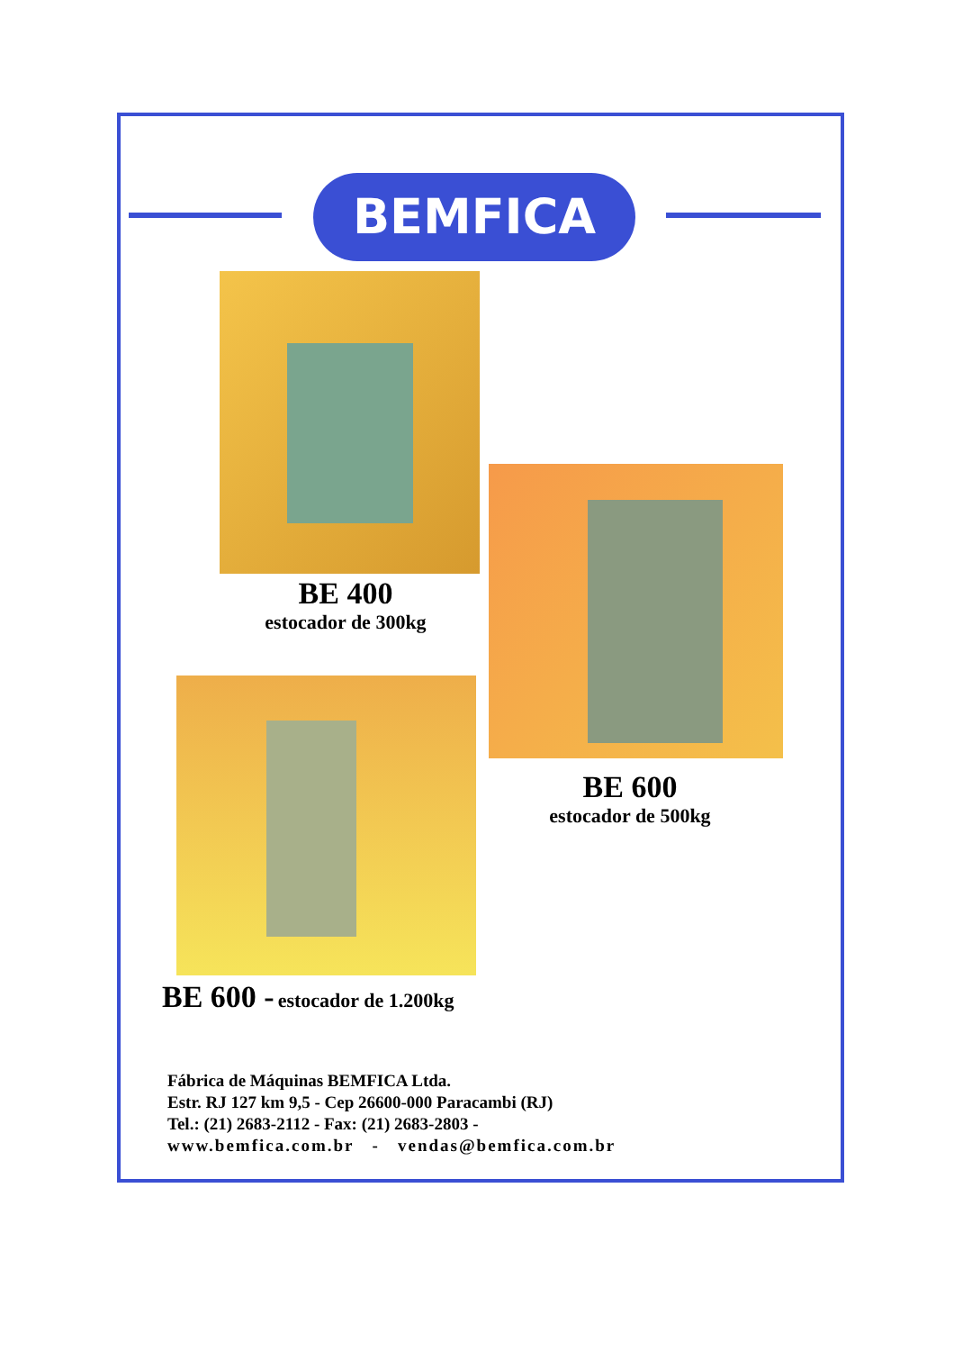BEMFICA
BE 400
estocador de 300kg
BE 600
estocador de 500kg
BE 600 - estocador de 1.200kg
Fábrica de Máquinas BEMFICA Ltda.
Estr. RJ 127 km 9,5 - Cep 26600-000 Paracambi (RJ)
Tel.: (21) 2683-2112 - Fax: (21) 2683-2803 -
www.bemfica.com.br - vendas@bemfica.com.br